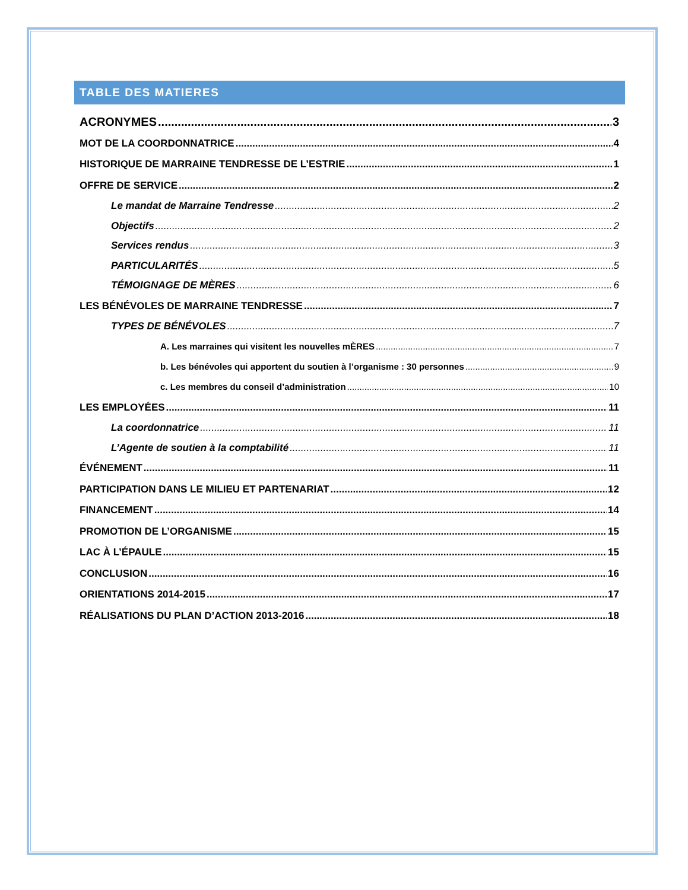TABLE DES MATIERES
ACRONYMES 3
MOT DE LA COORDONNATRICE 4
HISTORIQUE DE MARRAINE TENDRESSE DE L’ESTRIE 1
OFFRE DE SERVICE 2
Le mandat de Marraine Tendresse 2
Objectifs 2
Services rendus 3
PARTICULARITÉS 5
TÉMOIGNAGE DE MÈRES 6
LES BÉNÉVOLES DE MARRAINE TENDRESSE 7
TYPES DE BÉNÉVOLES 7
A. Les marraines qui visitent les nouvelles mÈRES 7
b. Les bénévoles qui apportent du soutien à l’organisme : 30 personnes 9
c. Les membres du conseil d’administration 10
LES EMPLOYÉES 11
La coordonnatrice 11
L’Agente de soutien à la comptabilité 11
ÉVÉNEMENT 11
PARTICIPATION DANS LE MILIEU ET PARTENARIAT 12
FINANCEMENT 14
PROMOTION DE L’ORGANISME 15
LAC À L’ÉPAULE 15
CONCLUSION 16
ORIENTATIONS 2014-2015 17
RÉALISATIONS DU PLAN D’ACTION 2013-2016 18